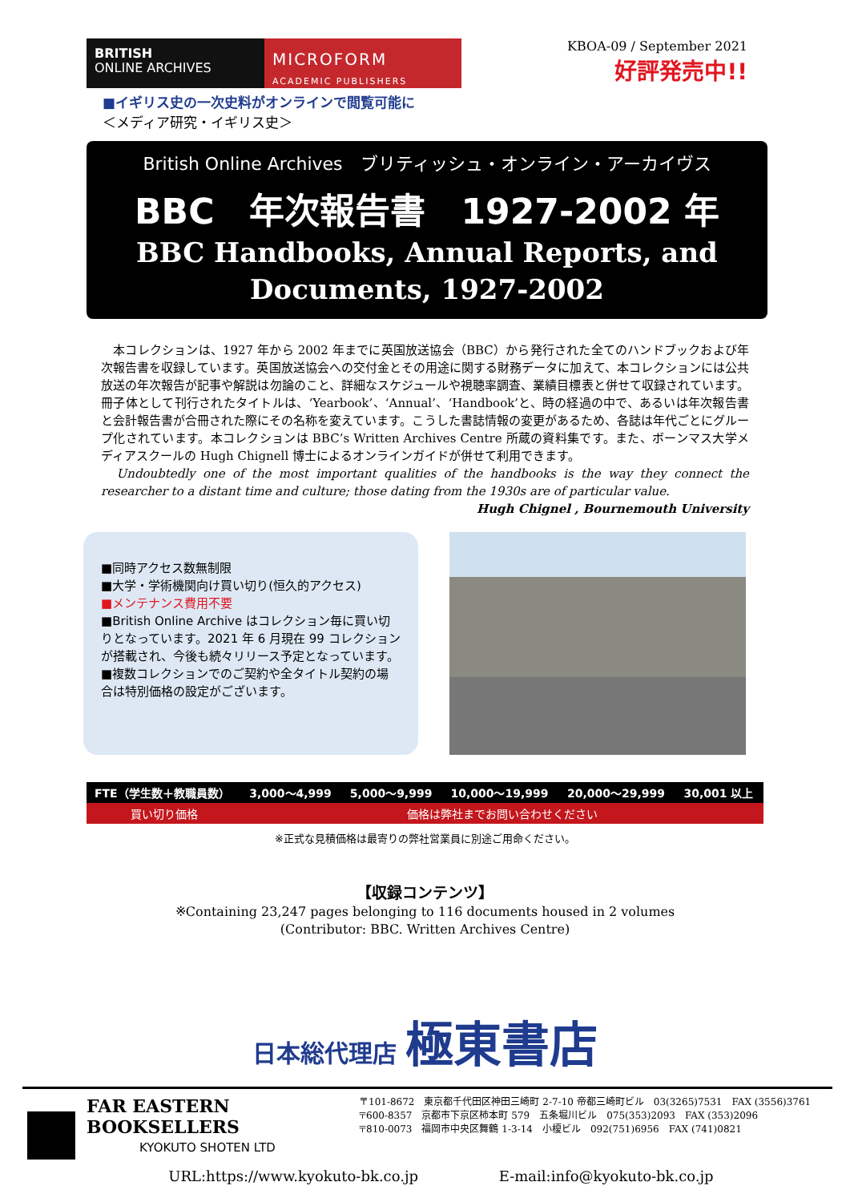BRITISH
ONLINE ARCHIVES
MICROFORM
ACADEMIC PUBLISHERS
KBOA-09 / September 2021
好評発売中!!
■イギリス史の一次史料がオンラインで閲覧可能に
＜メディア研究・イギリス史＞
British Online Archives　ブリティッシュ・オンライン・アーカイヴス
BBC　年次報告書　1927-2002 年
BBC Handbooks, Annual Reports, and
Documents, 1927-2002
　本コレクションは、1927 年から 2002 年までに英国放送協会（BBC）から発行された全てのハンドブックおよび年次報告書を収録しています。英国放送協会への交付金とその用途に関する財務データに加えて、本コレクションには公共放送の年次報告が記事や解説は勿論のこと、詳細なスケジュールや視聴率調査、業績目標表と併せて収録されています。冊子体として刊行されたタイトルは、‘Yearbook’、‘Annual’、‘Handbook’と、時の経過の中で、あるいは年次報告書と会計報告書が合冊された際にその名称を変えています。こうした書誌情報の変更があるため、各誌は年代ごとにグループ化されています。本コレクションは BBC’s Written Archives Centre 所蔵の資料集です。また、ボーンマス大学メディアスクールの Hugh Chignell 博士によるオンラインガイドが併せて利用できます。
　Undoubtedly one of the most important qualities of the handbooks is the way they connect the researcher to a distant time and culture; those dating from the 1930s are of particular value.
Hugh Chignel , Bournemouth University
■同時アクセス数無制限
■大学・学術機関向け買い切り(恒久的アクセス)
■メンテナンス費用不要
■British Online Archive はコレクション毎に買い切りとなっています。2021 年 6 月現在 99 コレクションが搭載され、今後も続々リリース予定となっています。
■複数コレクションでのご契約や全タイトル契約の場合は特別価格の設定がございます。
| FTE（学生数＋教職員数） | 3,000～4,999 | 5,000～9,999 | 10,000～19,999 | 20,000～29,999 | 30,001 以上 |
| --- | --- | --- | --- | --- | --- |
| 買い切り価格 | 価格は弊社までお問い合わせください | | | | |
※正式な見積価格は最寄りの弊社営業員に別途ご用命ください。
【収録コンテンツ】
※Containing 23,247 pages belonging to 116 documents housed in 2 volumes
(Contributor: BBC. Written Archives Centre)
日本総代理店 極東書店
FAR EASTERN BOOKSELLERS
KYOKUTO SHOTEN LTD
〒101-8672　東京都千代田区神田三崎町 2-7-10 帝都三崎町ビル　03(3265)7531　FAX (3556)3761
〒600-8357　京都市下京区柿本町 579　五条堀川ビル　075(353)2093　FAX (353)2096
〒810-0073　福岡市中央区舞鶴 1-3-14　小榎ビル　092(751)6956　FAX (741)0821
URL:https://www.kyokuto-bk.co.jp E-mail:info@kyokuto-bk.co.jp